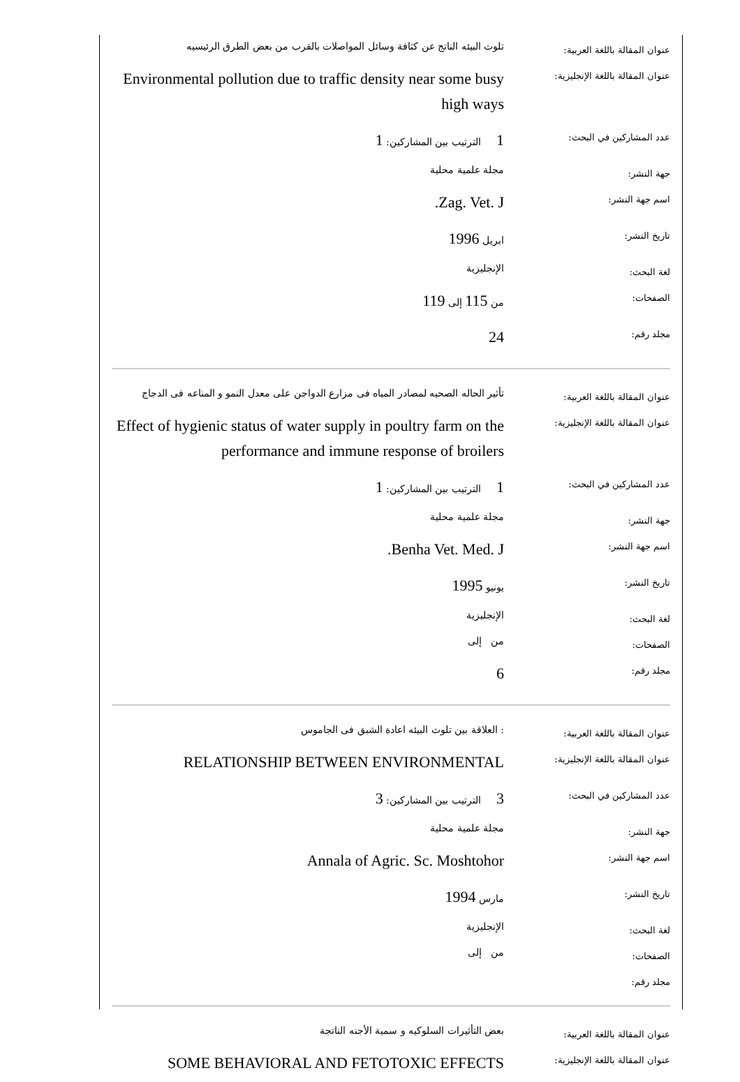| عنوان المقالة باللغة العربية: | تلوث البيئه الناتج عن كثافة وسائل المواصلات بالقرب من بعض الطرق الرئيسيه |
| عنوان المقالة باللغة الإنجليزية: | Environmental pollution due to traffic density near some busy high ways |
| عدد المشاركين في البحث: | 1 الترتيب بين المشاركين: 1 |
| جهة النشر: | مجلة علمية محلية |
| اسم جهة النشر: | Zag. Vet. J. |
| تاريخ النشر: | ابريل 1996 |
| لغة البحث: | الإنجليزية |
| الصفحات: | من 115 إلى 119 |
| مجلد رقم: | 24 |
| عنوان المقالة باللغة العربية: | تأثير الحاله الصحيه لمصادر المياه فى مزارع الدواجن على معدل النمو و المناعه فى الدجاج |
| عنوان المقالة باللغة الإنجليزية: | Effect of hygienic status of water supply in poultry farm on the performance and immune response of broilers |
| عدد المشاركين في البحث: | 1 الترتيب بين المشاركين: 1 |
| جهة النشر: | مجلة علمية محلية |
| اسم جهة النشر: | Benha Vet. Med. J. |
| تاريخ النشر: | يونيو 1995 |
| لغة البحث: | الإنجليزية |
| الصفحات: | من إلى |
| مجلد رقم: | 6 |
| عنوان المقالة باللغة العربية: | : العلاقة بين تلوث البيئه اعادة الشبق فى الجاموس |
| عنوان المقالة باللغة الإنجليزية: | RELATIONSHIP BETWEEN ENVIRONMENTAL |
| عدد المشاركين في البحث: | 3 الترتيب بين المشاركين: 3 |
| جهة النشر: | مجلة علمية محلية |
| اسم جهة النشر: | Annala of Agric. Sc. Moshtohor |
| تاريخ النشر: | مارس 1994 |
| لغة البحث: | الإنجليزية |
| الصفحات: | من إلى |
| مجلد رقم: | |
| عنوان المقالة باللغة العربية: | بعض التأثيرات السلوكيه و سمية الأجنه الناتجة |
| عنوان المقالة باللغة الإنجليزية: | SOME BEHAVIORAL AND FETOTOXIC EFFECTS |